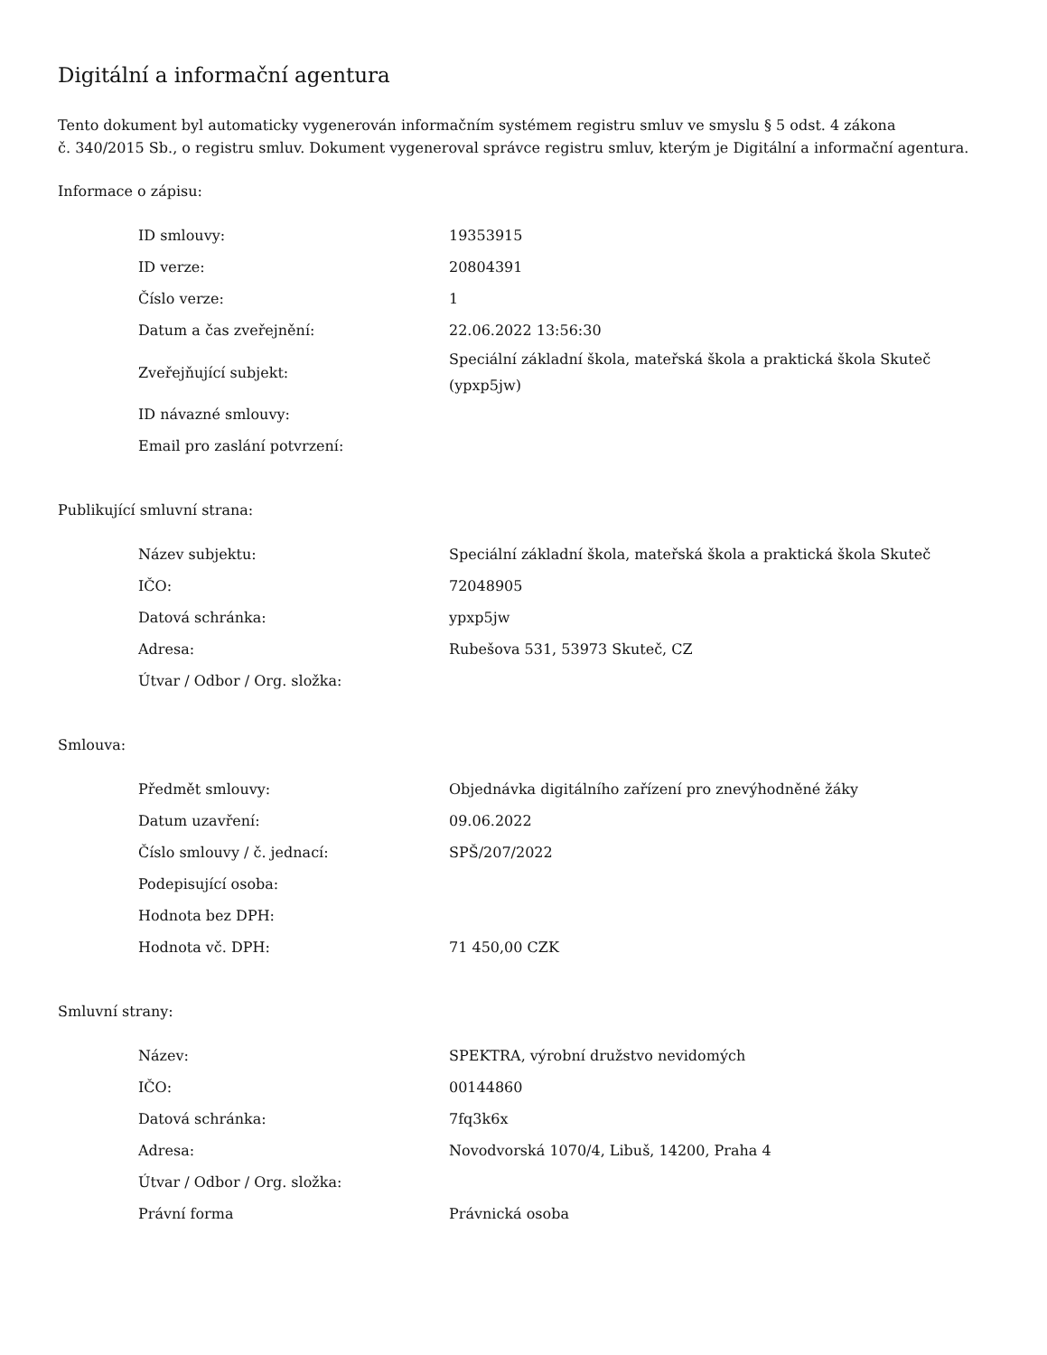Digitální a informační agentura
Tento dokument byl automaticky vygenerován informačním systémem registru smluv ve smyslu § 5 odst. 4 zákona
č. 340/2015 Sb., o registru smluv. Dokument vygeneroval správce registru smluv, kterým je Digitální a informační agentura.
Informace o zápisu:
| ID smlouvy: | 19353915 |
| ID verze: | 20804391 |
| Číslo verze: | 1 |
| Datum a čas zveřejnění: | 22.06.2022 13:56:30 |
| Zveřejňující subjekt: | Speciální základní škola, mateřská škola a praktická škola Skuteč (ypxp5jw) |
| ID návazné smlouvy: | |
| Email pro zaslání potvrzení: | |
Publikující smluvní strana:
| Název subjektu: | Speciální základní škola, mateřská škola a praktická škola Skuteč |
| IČO: | 72048905 |
| Datová schránka: | ypxp5jw |
| Adresa: | Rubešova 531, 53973 Skuteč, CZ |
| Útvar / Odbor / Org. složka: | |
Smlouva:
| Předmět smlouvy: | Objednávka digitálního zařízení pro znevýhodněné žáky |
| Datum uzavření: | 09.06.2022 |
| Číslo smlouvy / č. jednací: | SPŠ/207/2022 |
| Podepisující osoba: | |
| Hodnota bez DPH: | |
| Hodnota vč. DPH: | 71 450,00 CZK |
Smluvní strany:
| Název: | SPEKTRA, výrobní družstvo nevidomých |
| IČO: | 00144860 |
| Datová schránka: | 7fq3k6x |
| Adresa: | Novodvorská 1070/4, Libuš, 14200, Praha 4 |
| Útvar / Odbor / Org. složka: | |
| Právní forma | Právnická osoba |